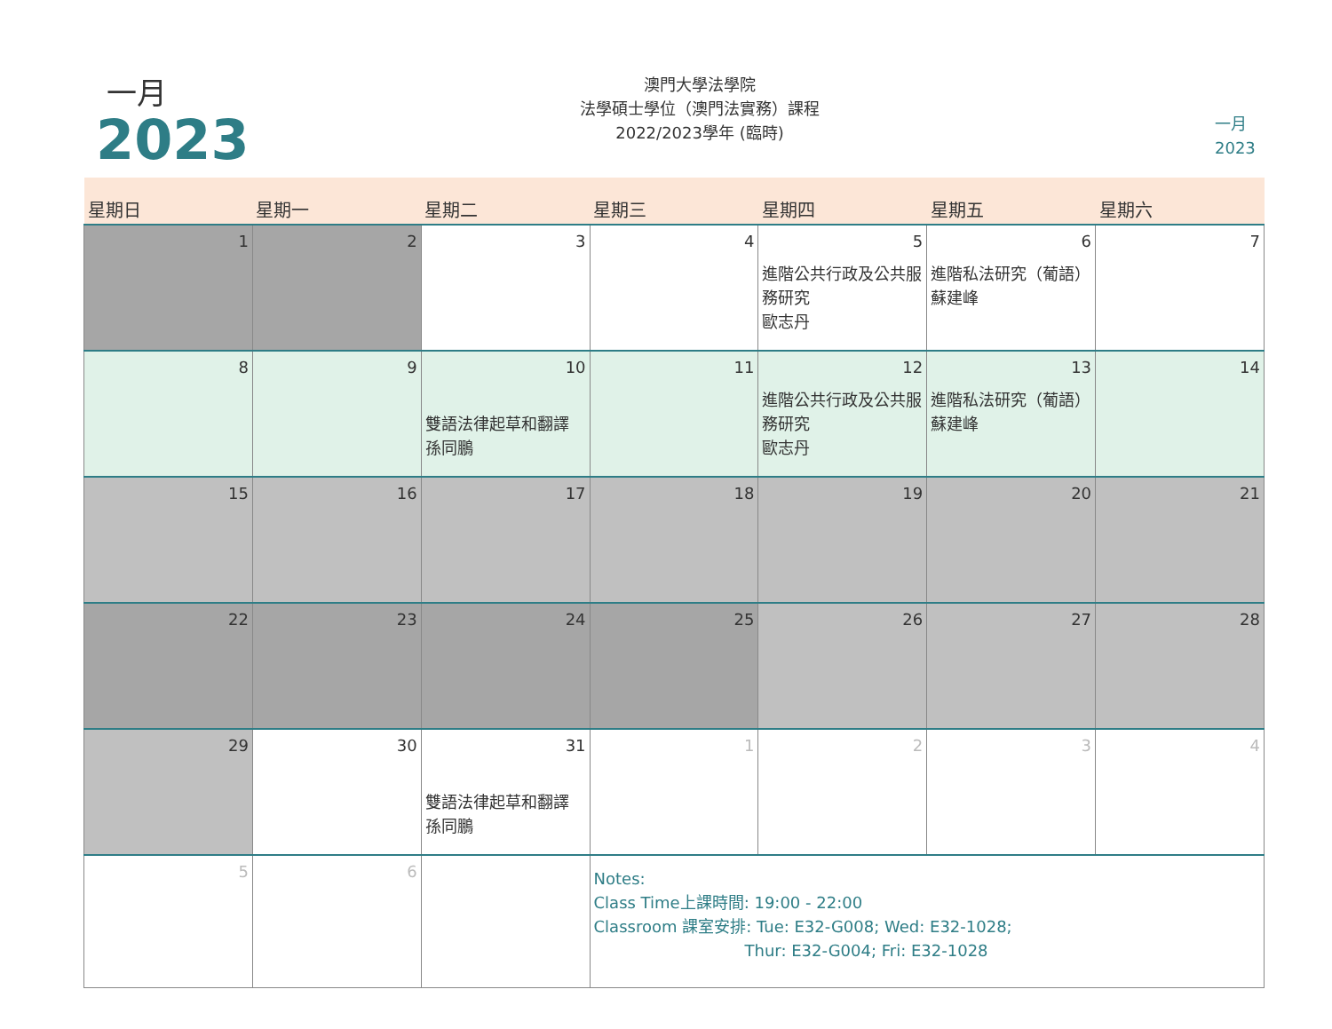一月
2023
澳門大學法學院
法學碩士學位（澳門法實務）課程
2022/2023學年 (臨時)
一月
2023
| 星期日 | 星期一 | 星期二 | 星期三 | 星期四 | 星期五 | 星期六 |
| --- | --- | --- | --- | --- | --- | --- |
| 1 | 2 | 3 | 4 | 5 進階公共行政及公共服務研究 歐志丹 | 6 進階私法研究（葡語） 蘇建峰 | 7 |
| 8 | 9 | 10 雙語法律起草和翻譯 孫同鵬 | 11 | 12 進階公共行政及公共服務研究 歐志丹 | 13 進階私法研究（葡語） 蘇建峰 | 14 |
| 15 | 16 | 17 | 18 | 19 | 20 | 21 |
| 22 | 23 | 24 | 25 | 26 | 27 | 28 |
| 29 | 30 | 31 雙語法律起草和翻譯 孫同鵬 | 1 | 2 | 3 | 4 |
| 5 | 6 | | Notes: Class Time上課時間: 19:00 - 22:00 Classroom 課室安排: Tue: E32-G008; Wed: E32-1028; Thur: E32-G004; Fri: E32-1028 | | | |